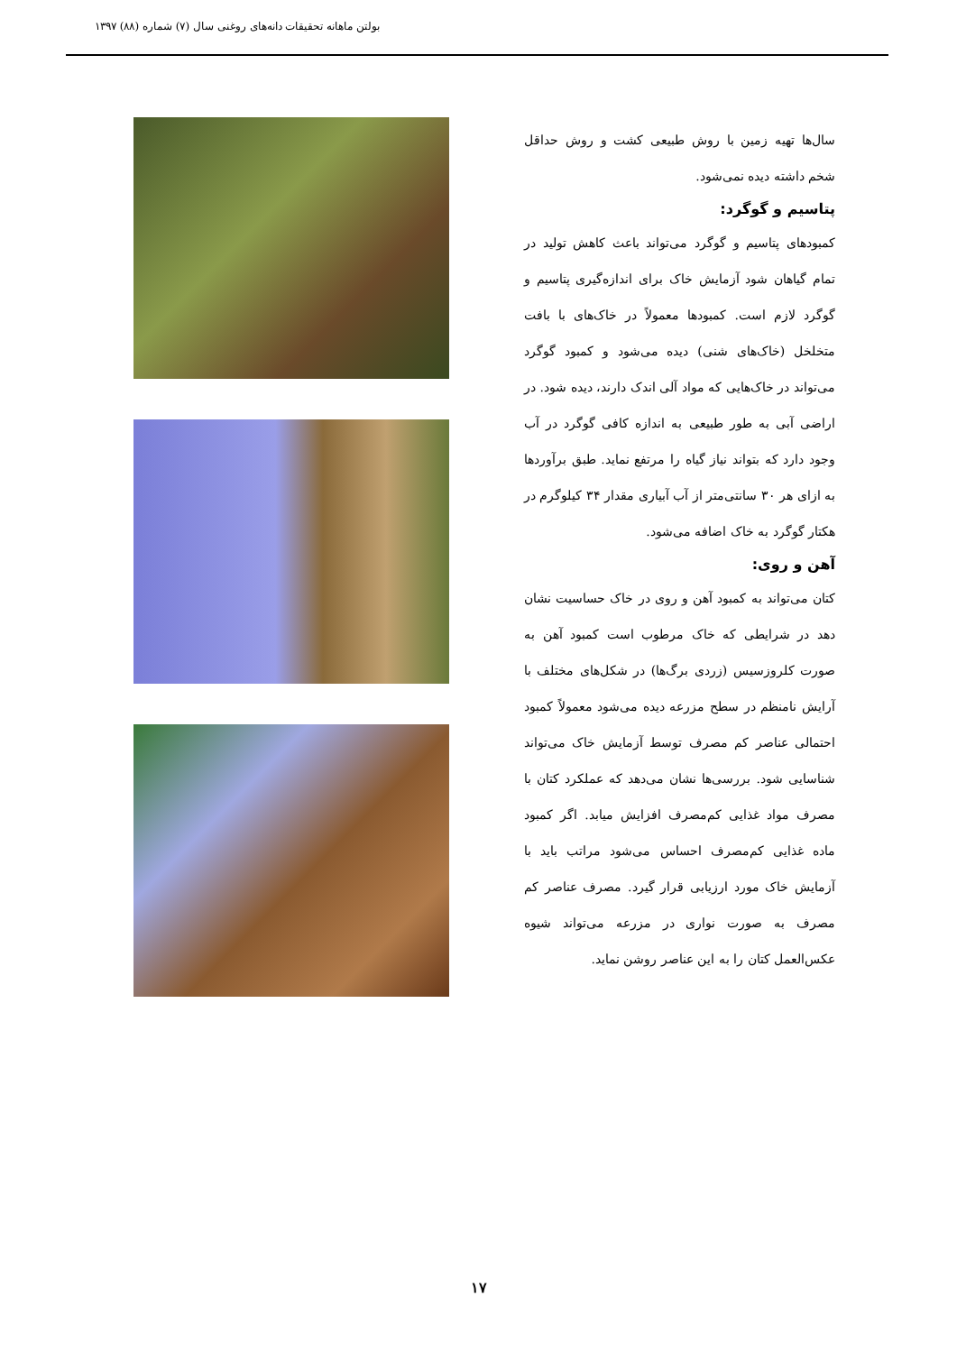بولتن ماهانه تحقیقات دانه‌های روغنی سال (۷) شماره (۸۸) ۱۳۹۷
سال‌ها تهیه زمین با روش طبیعی کشت و روش حداقل شخم داشته دیده نمی‌شود.
پتاسیم و گوگرد:
کمبودهای پتاسیم و گوگرد می‌تواند باعث کاهش تولید در تمام گیاهان شود آزمایش خاک برای اندازه‌گیری پتاسیم و گوگرد لازم است. کمبودها معمولاً در خاک‌های با بافت متخلخل (خاک‌های شنی) دیده می‌شود و کمبود گوگرد می‌تواند در خاک‌هایی که مواد آلی اندک دارند، دیده شود. در اراضی آبی به طور طبیعی به اندازه کافی گوگرد در آب وجود دارد که بتواند نیاز گیاه را مرتفع نماید. طبق برآوردها به ازای هر ۳۰ سانتی‌متر از آب آبیاری مقدار ۳۴ کیلوگرم در هکتار گوگرد به خاک اضافه می‌شود.
آهن و روی:
کتان می‌تواند به کمبود آهن و روی در خاک حساسیت نشان دهد در شرایطی که خاک مرطوب است کمبود آهن به صورت کلروزسیس (زردی برگ‌ها) در شکل‌های مختلف با آرایش نامنظم در سطح مزرعه دیده می‌شود معمولاً کمبود احتمالی عناصر کم مصرف توسط آزمایش خاک می‌تواند شناسایی شود. بررسی‌ها نشان می‌دهد که عملکرد کتان با مصرف مواد غذایی کم‌مصرف افزایش میابد. اگر کمبود ماده غذایی کم‌مصرف احساس می‌شود مراتب باید با آزمایش خاک مورد ارزیابی قرار گیرد. مصرف عناصر کم مصرف به صورت نواری در مزرعه می‌تواند شیوه عکس‌العمل کتان را به این عناصر روشن نماید.
۱۷